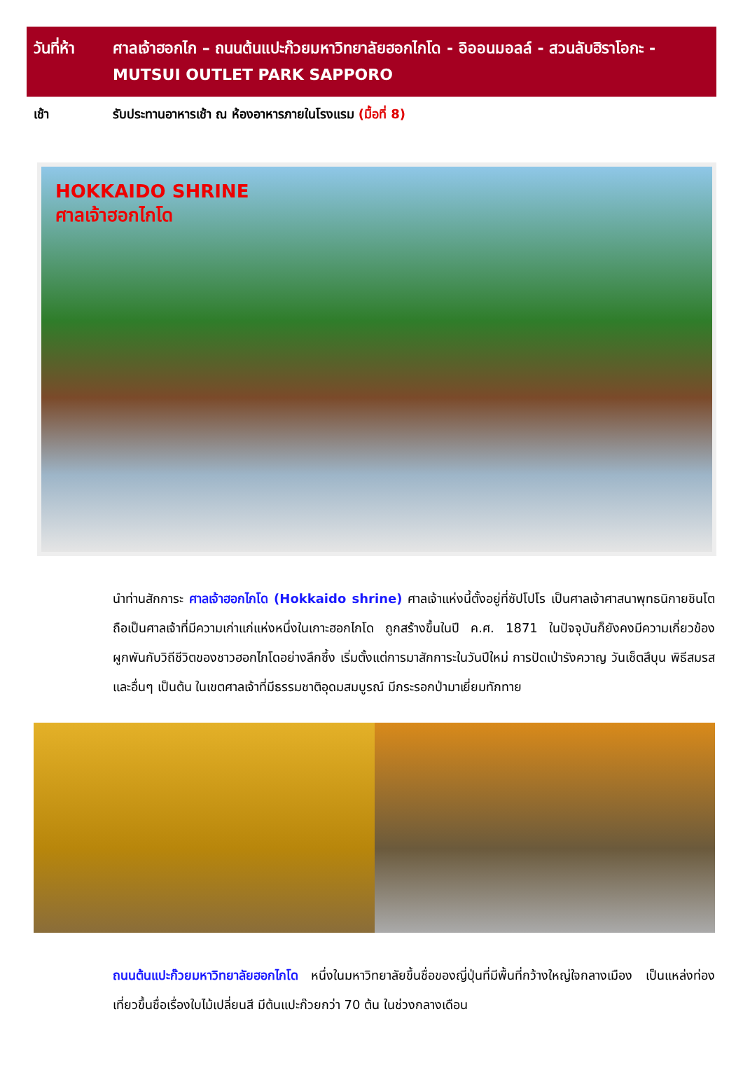วันที่ห้า
ศาลเจ้าฮอกไก – ถนนต้นแปะก๊วยมหาวิทยาลัยฮอกไกโด - อิออนมอลล์ - สวนลับฮิราโอกะ - MUTSUI OUTLET PARK SAPPORO
เช้า รับประทานอาหารเช้า ณ ห้องอาหารภายในโรงแรม (มื้อที่ 8)
HOKKAIDO SHRINE
ศาลเจ้าฮอกไกโด
นำท่านสักการะ ศาลเจ้าฮอกไกโด (Hokkaido shrine) ศาลเจ้าแห่งนี้ตั้งอยู่ที่ซัปโปโร เป็นศาลเจ้าศาสนาพุทธนิกายชินโตถือเป็นศาลเจ้าที่มีความเก่าแก่แห่งหนึ่งในเกาะฮอกไกโด ถูกสร้างขึ้นในปี ค.ศ. 1871 ในปัจจุบันก็ยังคงมีความเกี่ยวข้องผูกพันกับวิถีชีวิตของชาวฮอกไกโดอย่างลึกซึ้ง เริ่มตั้งแต่การมาสักการะในวันปีใหม่ การปัดเป่ารังควาญ วันเซ็ตสึบุน พิธีสมรสและอื่นๆ เป็นต้น ในเขตศาลเจ้าที่มีธรรมชาติอุดมสมบูรณ์ มีกระรอกป่ามาเยี่ยมทักทาย
ถนนต้นแปะก๊วยมหาวิทยาลัยฮอกไกโด หนึ่งในมหาวิทยาลัยขึ้นชื่อของญี่ปุ่นที่มีพื้นที่กว้างใหญ่ใจกลางเมือง เป็นแหล่งท่องเที่ยวขึ้นชื่อเรื่องใบไม้เปลี่ยนสี มีต้นแปะก๊วยกว่า 70 ต้น ในช่วงกลางเดือน